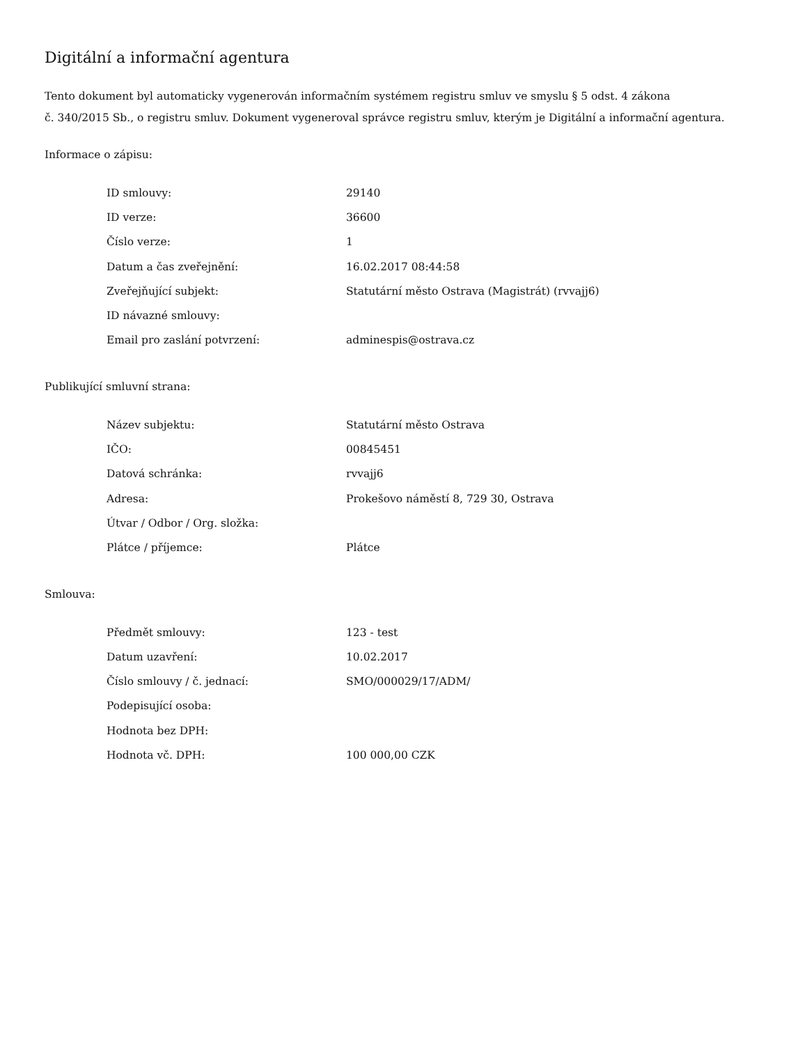Digitální a informační agentura
Tento dokument byl automaticky vygenerován informačním systémem registru smluv ve smyslu § 5 odst. 4 zákona
č. 340/2015 Sb., o registru smluv. Dokument vygeneroval správce registru smluv, kterým je Digitální a informační agentura.
Informace o zápisu:
| ID smlouvy: | 29140 |
| ID verze: | 36600 |
| Číslo verze: | 1 |
| Datum a čas zveřejnění: | 16.02.2017 08:44:58 |
| Zveřejňující subjekt: | Statutární město Ostrava (Magistrát) (rvvajj6) |
| ID návazné smlouvy: | |
| Email pro zaslání potvrzení: | adminespis@ostrava.cz |
Publikující smluvní strana:
| Název subjektu: | Statutární město Ostrava |
| IČO: | 00845451 |
| Datová schránka: | rvvajj6 |
| Adresa: | Prokešovo náměstí 8, 729 30, Ostrava |
| Útvar / Odbor / Org. složka: | |
| Plátce / příjemce: | Plátce |
Smlouva:
| Předmět smlouvy: | 123 - test |
| Datum uzavření: | 10.02.2017 |
| Číslo smlouvy / č. jednací: | SMO/000029/17/ADM/ |
| Podepisující osoba: | |
| Hodnota bez DPH: | |
| Hodnota vč. DPH: | 100 000,00 CZK |